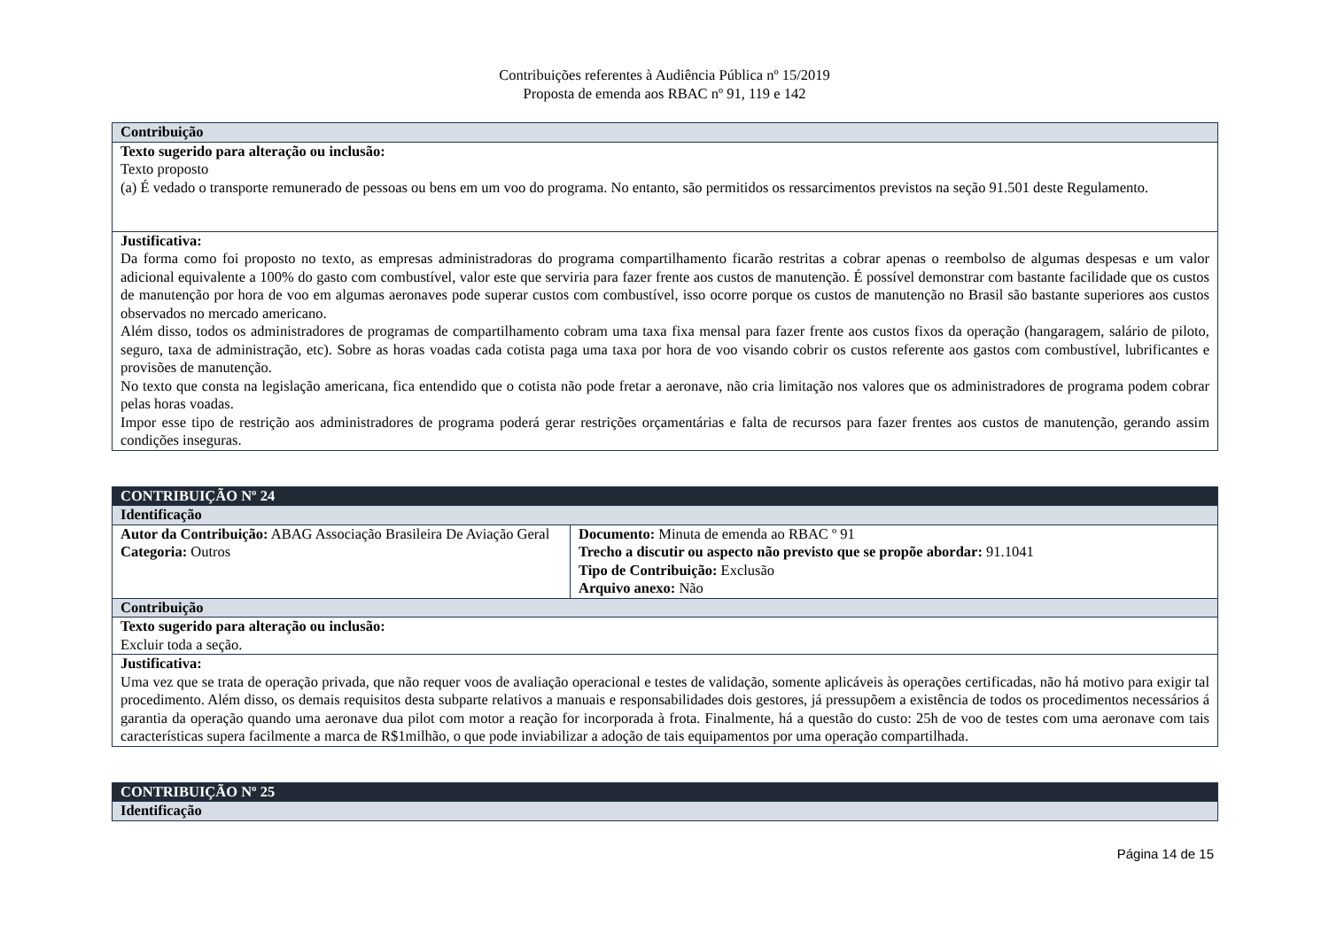Contribuições referentes à Audiência Pública nº 15/2019
Proposta de emenda aos RBAC nº 91, 119 e 142
| Contribuição |
| --- |
| Texto sugerido para alteração ou inclusão: Texto proposto (a) É vedado o transporte remunerado de pessoas ou bens em um voo do programa. No entanto, são permitidos os ressarcimentos previstos na seção 91.501 deste Regulamento. |
| Justificativa: Da forma como foi proposto no texto, as empresas administradoras do programa compartilhamento ficarão restritas a cobrar apenas o reembolso de algumas despesas e um valor adicional equivalente a 100% do gasto com combustível, valor este que serviria para fazer frente aos custos de manutenção. É possível demonstrar com bastante facilidade que os custos de manutenção por hora de voo em algumas aeronaves pode superar custos com combustível, isso ocorre porque os custos de manutenção no Brasil são bastante superiores aos custos observados no mercado americano. Além disso, todos os administradores de programas de compartilhamento cobram uma taxa fixa mensal para fazer frente aos custos fixos da operação (hangaragem, salário de piloto, seguro, taxa de administração, etc). Sobre as horas voadas cada cotista paga uma taxa por hora de voo visando cobrir os custos referente aos gastos com combustível, lubrificantes e provisões de manutenção. No texto que consta na legislação americana, fica entendido que o cotista não pode fretar a aeronave, não cria limitação nos valores que os administradores de programa podem cobrar pelas horas voadas. Impor esse tipo de restrição aos administradores de programa poderá gerar restrições orçamentárias e falta de recursos para fazer frentes aos custos de manutenção, gerando assim condições inseguras. |
| CONTRIBUIÇÃO Nº 24 | |
| --- | --- |
| Identificação | |
| Autor da Contribuição: ABAG Associação Brasileira De Aviação Geral Categoria: Outros | Documento: Minuta de emenda ao RBAC º 91 Trecho a discutir ou aspecto não previsto que se propõe abordar: 91.1041 Tipo de Contribuição: Exclusão Arquivo anexo: Não |
| Contribuição | |
| Texto sugerido para alteração ou inclusão: Excluir toda a seção. | |
| Justificativa: Uma vez que se trata de operação privada, que não requer voos de avaliação operacional e testes de validação, somente aplicáveis às operações certificadas, não há motivo para exigir tal procedimento. Além disso, os demais requisitos desta subparte relativos a manuais e responsabilidades dois gestores, já pressupõem a existência de todos os procedimentos necessários á garantia da operação quando uma aeronave dua pilot com motor a reação for incorporada à frota. Finalmente, há a questão do custo: 25h de voo de testes com uma aeronave com tais características supera facilmente a marca de R$1milhão, o que pode inviabilizar a adoção de tais equipamentos por uma operação compartilhada. | |
| CONTRIBUIÇÃO Nº 25 |
| --- |
| Identificação |
Página 14 de 15